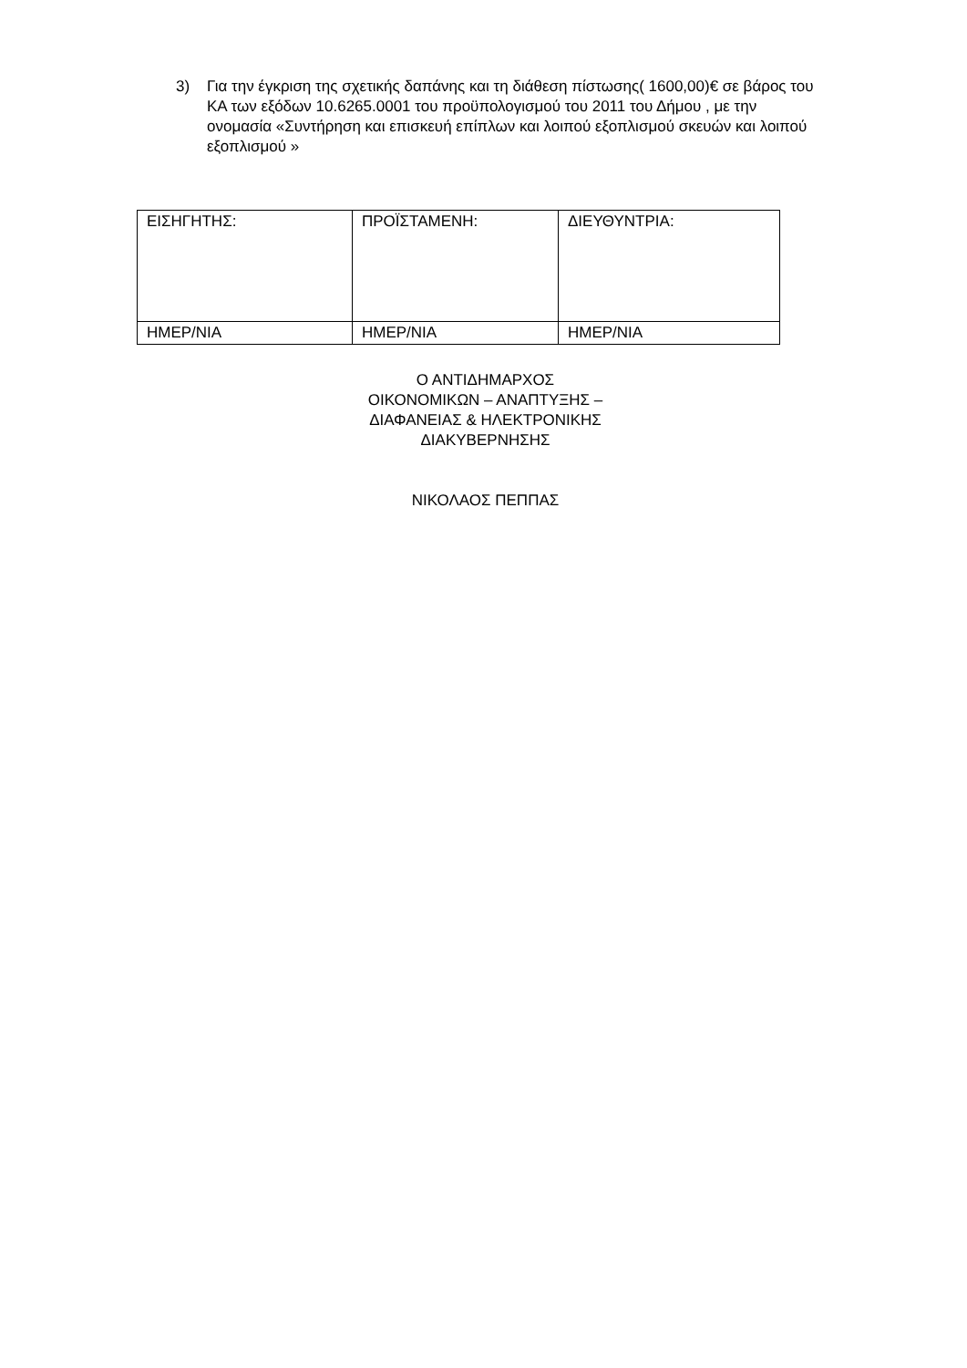3) Για την έγκριση της σχετικής δαπάνης και τη διάθεση πίστωσης( 1600,00)€ σε βάρος του ΚΑ των εξόδων 10.6265.0001 του προϋπολογισμού του 2011 του Δήμου , με την ονομασία «Συντήρηση και επισκευή επίπλων και λοιπού εξοπλισμού σκευών και λοιπού εξοπλισμού »
| ΕΙΣΗΓΗΤΗΣ: | ΠΡΟΪΣΤΑΜΕΝΗ: | ΔΙΕΥΘΥΝΤΡΙΑ: |
| ΗΜΕΡ/ΝΙΑ | ΗΜΕΡ/ΝΙΑ | ΗΜΕΡ/ΝΙΑ |
Ο ΑΝΤΙΔΗΜΑΡΧΟΣ
ΟΙΚΟΝΟΜΙΚΩΝ – ΑΝΑΠΤΥΞΗΣ –
ΔΙΑΦΑΝΕΙΑΣ & ΗΛΕΚΤΡΟΝΙΚΗΣ
ΔΙΑΚΥΒΕΡΝΗΣΗΣ
ΝΙΚΟΛΑΟΣ ΠΕΠΠΑΣ